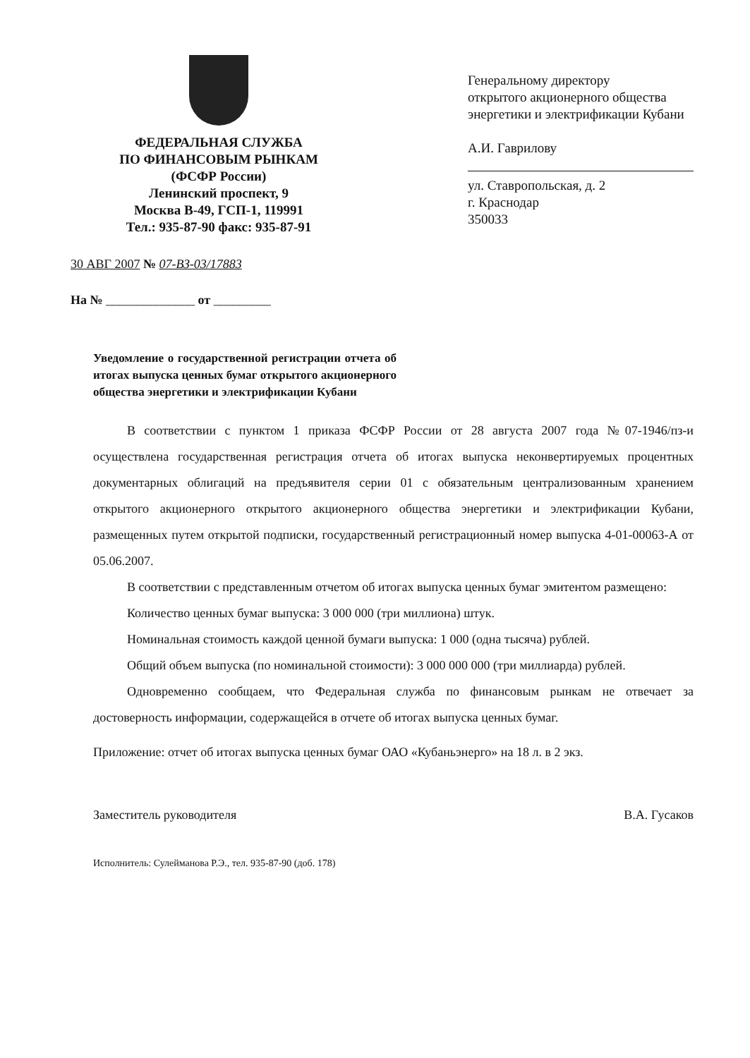ФЕДЕРАЛЬНАЯ СЛУЖБА
ПО ФИНАНСОВЫМ РЫНКАМ
(ФСФР России)
Ленинский проспект, 9
Москва В-49, ГСП-1, 119991
Тел.: 935-87-90 факс: 935-87-91
Генеральному директору
открытого акционерного общества энергетики и электрификации Кубани
А.И. Гаврилову
ул. Ставропольская, д. 2
г. Краснодар
350033
30 АВГ 2007 № 07-ВЗ-03/17883
На № ______________ от _________
Уведомление о государственной регистрации отчета об итогах выпуска ценных бумаг открытого акционерного общества энергетики и электрификации Кубани
В соответствии с пунктом 1 приказа ФСФР России от 28 августа 2007 года №07-1946/пз-и осуществлена государственная регистрация отчета об итогах выпуска неконвертируемых процентных документарных облигаций на предъявителя серии 01 с обязательным централизованным хранением открытого акционерного открытого акционерного общества энергетики и электрификации Кубани, размещенных путем открытой подписки, государственный регистрационный номер выпуска 4-01-00063-А от 05.06.2007.
В соответствии с представленным отчетом об итогах выпуска ценных бумаг эмитентом размещено:
Количество ценных бумаг выпуска: 3 000 000 (три миллиона) штук.
Номинальная стоимость каждой ценной бумаги выпуска: 1 000 (одна тысяча) рублей.
Общий объем выпуска (по номинальной стоимости): 3 000 000 000 (три миллиарда) рублей.
Одновременно сообщаем, что Федеральная служба по финансовым рынкам не отвечает за достоверность информации, содержащейся в отчете об итогах выпуска ценных бумаг.
Приложение: отчет об итогах выпуска ценных бумаг ОАО «Кубаньэнерго» на 18 л. в 2 экз.
Заместитель руководителя В.А. Гусаков
Исполнитель: Сулейманова Р.Э., тел. 935-87-90 (доб. 178)